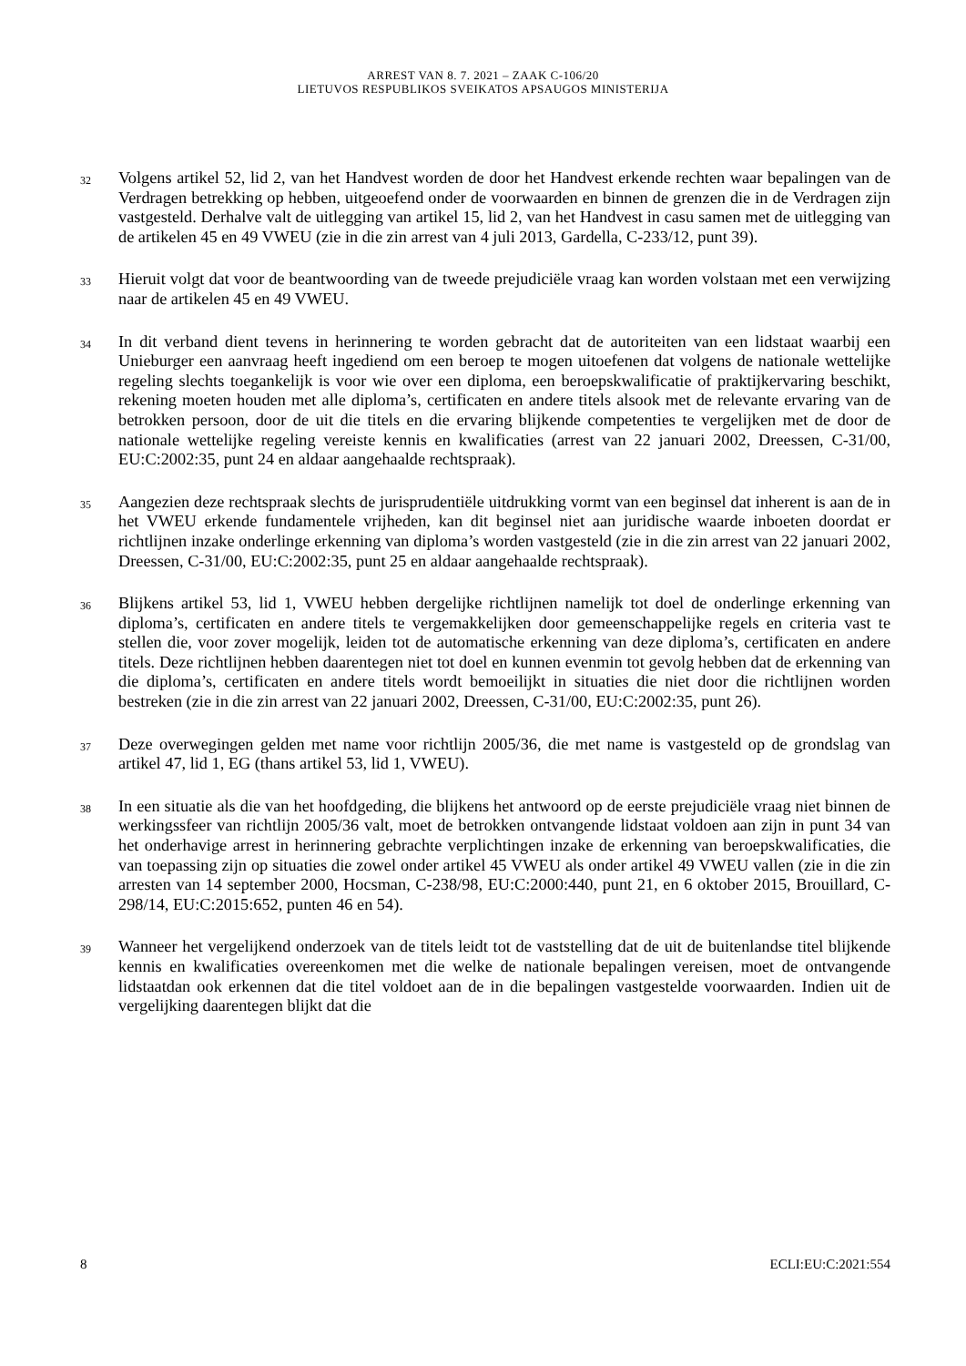ARREST VAN 8. 7. 2021 – ZAAK C-106/20
LIETUVOS RESPUBLIKOS SVEIKATOS APSAUGOS MINISTERIJA
32
Volgens artikel 52, lid 2, van het Handvest worden de door het Handvest erkende rechten waar bepalingen van de Verdragen betrekking op hebben, uitgeoefend onder de voorwaarden en binnen de grenzen die in de Verdragen zijn vastgesteld. Derhalve valt de uitlegging van artikel 15, lid 2, van het Handvest in casu samen met de uitlegging van de artikelen 45 en 49 VWEU (zie in die zin arrest van 4 juli 2013, Gardella, C-233/12, punt 39).
33
Hieruit volgt dat voor de beantwoording van de tweede prejudiciële vraag kan worden volstaan met een verwijzing naar de artikelen 45 en 49 VWEU.
34
In dit verband dient tevens in herinnering te worden gebracht dat de autoriteiten van een lidstaat waarbij een Unieburger een aanvraag heeft ingediend om een beroep te mogen uitoefenen dat volgens de nationale wettelijke regeling slechts toegankelijk is voor wie over een diploma, een beroepskwalificatie of praktijkervaring beschikt, rekening moeten houden met alle diploma’s, certificaten en andere titels alsook met de relevante ervaring van de betrokken persoon, door de uit die titels en die ervaring blijkende competenties te vergelijken met de door de nationale wettelijke regeling vereiste kennis en kwalificaties (arrest van 22 januari 2002, Dreessen, C-31/00, EU:C:2002:35, punt 24 en aldaar aangehaalde rechtspraak).
35
Aangezien deze rechtspraak slechts de jurisprudentiële uitdrukking vormt van een beginsel dat inherent is aan de in het VWEU erkende fundamentele vrijheden, kan dit beginsel niet aan juridische waarde inboeten doordat er richtlijnen inzake onderlinge erkenning van diploma’s worden vastgesteld (zie in die zin arrest van 22 januari 2002, Dreessen, C-31/00, EU:C:2002:35, punt 25 en aldaar aangehaalde rechtspraak).
36
Blijkens artikel 53, lid 1, VWEU hebben dergelijke richtlijnen namelijk tot doel de onderlinge erkenning van diploma’s, certificaten en andere titels te vergemakkelijken door gemeenschappelijke regels en criteria vast te stellen die, voor zover mogelijk, leiden tot de automatische erkenning van deze diploma’s, certificaten en andere titels. Deze richtlijnen hebben daarentegen niet tot doel en kunnen evenmin tot gevolg hebben dat de erkenning van die diploma’s, certificaten en andere titels wordt bemoeilijkt in situaties die niet door die richtlijnen worden bestreken (zie in die zin arrest van 22 januari 2002, Dreessen, C-31/00, EU:C:2002:35, punt 26).
37
Deze overwegingen gelden met name voor richtlijn 2005/36, die met name is vastgesteld op de grondslag van artikel 47, lid 1, EG (thans artikel 53, lid 1, VWEU).
38
In een situatie als die van het hoofdgeding, die blijkens het antwoord op de eerste prejudiciële vraag niet binnen de werkingssfeer van richtlijn 2005/36 valt, moet de betrokken ontvangende lidstaat voldoen aan zijn in punt 34 van het onderhavige arrest in herinnering gebrachte verplichtingen inzake de erkenning van beroepskwalificaties, die van toepassing zijn op situaties die zowel onder artikel 45 VWEU als onder artikel 49 VWEU vallen (zie in die zin arresten van 14 september 2000, Hocsman, C-238/98, EU:C:2000:440, punt 21, en 6 oktober 2015, Brouillard, C-298/14, EU:C:2015:652, punten 46 en 54).
39
Wanneer het vergelijkend onderzoek van de titels leidt tot de vaststelling dat de uit de buitenlandse titel blijkende kennis en kwalificaties overeenkomen met die welke de nationale bepalingen vereisen, moet de ontvangende lidstaatdan ook erkennen dat die titel voldoet aan de in die bepalingen vastgestelde voorwaarden. Indien uit de vergelijking daarentegen blijkt dat die
8 ECLI:EU:C:2021:554